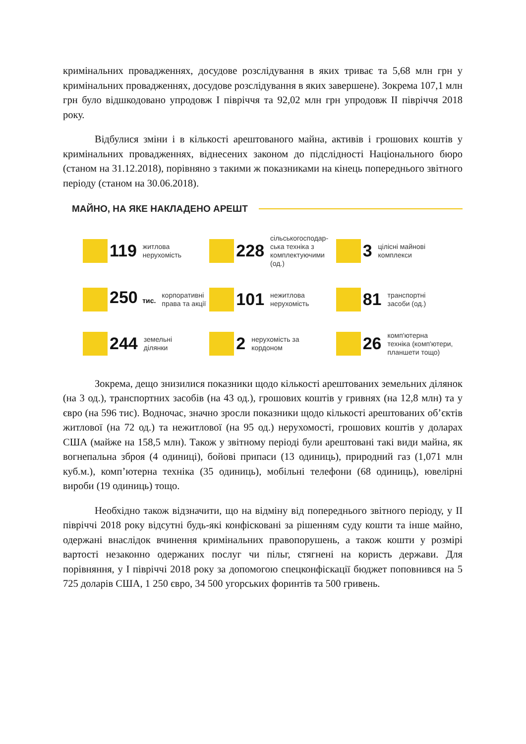кримінальних провадженнях, досудове розслідування в яких триває та 5,68 млн грн у кримінальних провадженнях, досудове розслідування в яких завершене). Зокрема 107,1 млн грн було відшкодовано упродовж I півріччя та 92,02 млн грн упродовж II півріччя 2018 року.
Відбулися зміни і в кількості арештованого майна, активів і грошових коштів у кримінальних провадженнях, віднесених законом до підслідності Національного бюро (станом на 31.12.2018), порівняно з такими ж показниками на кінець попереднього звітного періоду (станом на 30.06.2018).
МАЙНО, НА ЯКЕ НАКЛАДЕНО АРЕШТ
119 житлова
нерухомість
228 сільськогосподар-
ська техніка з
комплектуючими
(од.)
3 цілісні майнові
комплекси
250 тис. корпоративні
права та акції
101 нежитлова
нерухомість
81 транспортні
засоби (од.)
244 земельні
ділянки
2 нерухомість за
кордоном
26 комп'ютерна
техніка (комп'ютери,
планшети тощо)
Зокрема, дещо знизилися показники щодо кількості арештованих земельних ділянок (на 3 од.), транспортних засобів (на 43 од.), грошових коштів у гривнях (на 12,8 млн) та у євро (на 596 тис). Водночас, значно зросли показники щодо кількості арештованих об’єктів житлової (на 72 од.) та нежитлової (на 95 од.) нерухомості, грошових коштів у доларах США (майже на 158,5 млн). Також у звітному періоді були арештовані такі види майна, як вогнепальна зброя (4 одиниці), бойові припаси (13 одиниць), природний газ (1,071 млн куб.м.), комп’ютерна техніка (35 одиниць), мобільні телефони (68 одиниць), ювелірні вироби (19 одиниць) тощо.
Необхідно також відзначити, що на відміну від попереднього звітного періоду, у II півріччі 2018 року відсутні будь-які конфісковані за рішенням суду кошти та інше майно, одержані внаслідок вчинення кримінальних правопорушень, а також кошти у розмірі вартості незаконно одержаних послуг чи пільг, стягнені на користь держави. Для порівняння, у I півріччі 2018 року за допомогою спецконфіскації бюджет поповнився на 5 725 доларів США, 1 250 євро, 34 500 угорських форинтів та 500 гривень.